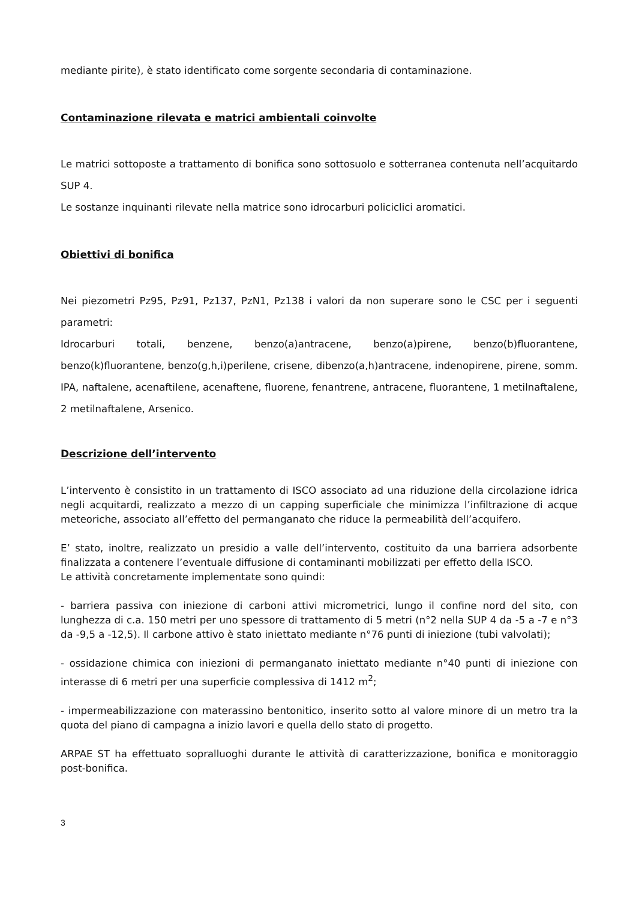mediante pirite), è stato identificato come sorgente secondaria di contaminazione.
Contaminazione rilevata e matrici ambientali coinvolte
Le matrici sottoposte a trattamento di bonifica sono sottosuolo e sotterranea contenuta nell’acquitardo SUP 4.
Le sostanze inquinanti rilevate nella matrice sono idrocarburi policiclici aromatici.
Obiettivi di bonifica
Nei piezometri Pz95, Pz91, Pz137, PzN1, Pz138 i valori da non superare sono le CSC per i seguenti parametri:
Idrocarburi totali, benzene, benzo(a)antracene, benzo(a)pirene, benzo(b)fluorantene, benzo(k)fluorantene, benzo(g,h,i)perilene, crisene, dibenzo(a,h)antracene, indenopirene, pirene, somm. IPA, naftalene, acenaftilene, acenaftene, fluorene, fenantrene, antracene, fluorantene, 1 metilnaftalene, 2 metilnaftalene, Arsenico.
Descrizione dell’intervento
L’intervento è consistito in un trattamento di ISCO associato ad una riduzione della circolazione idrica negli acquitardi, realizzato a mezzo di un capping superficiale che minimizza l’infiltrazione di acque meteoriche, associato all’effetto del permanganato che riduce la permeabilità dell’acquifero.
E’ stato, inoltre, realizzato un presidio a valle dell’intervento, costituito da una barriera adsorbente finalizzata a contenere l’eventuale diffusione di contaminanti mobilizzati per effetto della ISCO.
Le attività concretamente implementate sono quindi:
- barriera passiva con iniezione di carboni attivi micrometrici, lungo il confine nord del sito, con lunghezza di c.a. 150 metri per uno spessore di trattamento di 5 metri (n°2 nella SUP 4 da -5 a -7 e n°3 da -9,5 a -12,5). Il carbone attivo è stato iniettato mediante n°76 punti di iniezione (tubi valvolati);
- ossidazione chimica con iniezioni di permanganato iniettato mediante n°40 punti di iniezione con interasse di 6 metri per una superficie complessiva di 1412 m<sup>2</sup>;
- impermeabilizzazione con materassino bentonitico, inserito sotto al valore minore di un metro tra la quota del piano di campagna a inizio lavori e quella dello stato di progetto.
ARPAE ST ha effettuato sopralluoghi durante le attività di caratterizzazione, bonifica e monitoraggio post-bonifica.
3